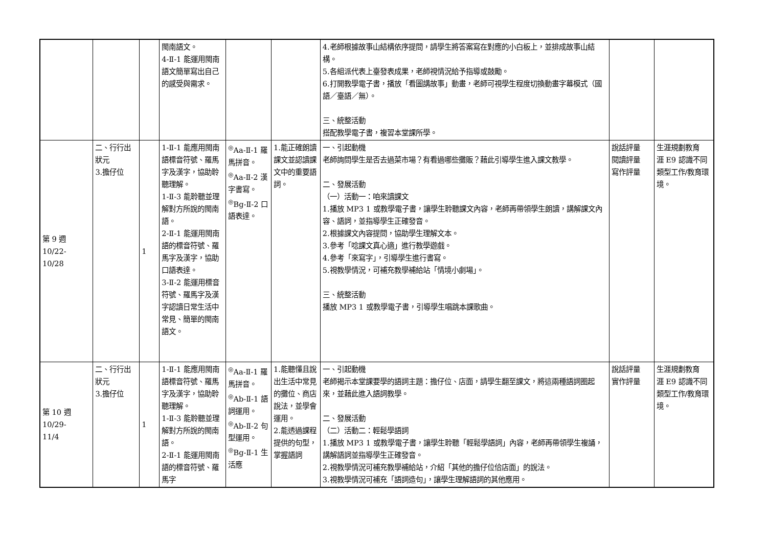| | | | 閩南語文。 4-Ⅱ-1 能運用閩南語文簡單寫出自己的感受與需求。 | | | 4.老師根據故事山結構依序提問，請學生將答案寫在對應的小白板上，並排成故事山結構。 5.各組派代表上臺發表成果，老師視情況給予指導或鼓勵。 6.打開教學電子書，播放「看圖講故事」動畫，老師可視學生程度切換動畫字幕模式（國語／臺語／無）。 三、統整活動 搭配教學電子書，複習本堂課所學。 | | |
| 第 9 週 10/22- 10/28 | 二、行行出狀元 3.擔仔位 | 1 | 1-Ⅱ-1 能應用閩南語標音符號、羅馬字及漢字，協助聆聽理解。 1-Ⅱ-3 能聆聽並理解對方所說的閩南語。 2-Ⅱ-1 能運用閩南語的標音符號、羅馬字及漢字，協助口語表達。 3-Ⅱ-2 能運用標音符號、羅馬字及漢字認讀日常生活中常見、簡單的閩南語文。 | <sup>◎</sup>Aa-Ⅱ-1 羅馬拼音。 <sup>◎</sup>Aa-Ⅱ-2 漢字書寫。 <sup>◎</sup>Bg-Ⅱ-2 口語表達。 | 1.能正確朗讀課文並認讀課文中的重要語詞。 | 一、引起動機 老師詢問學生是否去過菜市場？有看過哪些攤販？藉此引導學生進入課文教學。 二、發展活動 （一）活動一：咱來讀課文 1.播放 MP3 1 或教學電子書，讓學生聆聽課文內容，老師再帶領學生朗讀，講解課文內容、語詞，並指導學生正確發音。 2.根據課文內容提問，協助學生理解文本。 3.參考「唸課文真心適」進行教學遊戲。 4.參考「來寫字」，引導學生進行書寫。 5.視教學情況，可補充教學補給站「情境小劇場」。 三、統整活動 播放 MP3 1 或教學電子書，引導學生唱跳本課歌曲。 | 說話評量 閱讀評量 寫作評量 | 生涯規劃教育 涯 E9 認識不同類型工作/教育環境。 |
| 第 10 週 10/29- 11/4 | 二、行行出狀元 3.擔仔位 | 1 | 1-Ⅱ-1 能應用閩南語標音符號、羅馬字及漢字，協助聆聽理解。 1-Ⅱ-3 能聆聽並理解對方所說的閩南語。 2-Ⅱ-1 能運用閩南語的標音符號、羅馬字 | <sup>◎</sup>Aa-Ⅱ-1 羅馬拼音。 <sup>◎</sup>Ab-Ⅱ-1 語詞運用。 <sup>◎</sup>Ab-Ⅱ-2 句型運用。 <sup>◎</sup>Bg-Ⅱ-1 生活應 | 1.能聽懂且說出生活中常見的攤位、商店說法，並學會運用。 2.能透過課程提供的句型，掌握語詞 | 一、引起動機 老師揭示本堂課要學的語詞主題：擔仔位、店面，請學生翻至課文，將這兩種語詞圈起來，並藉此進入語詞教學。 二、發展活動 （二）活動二：輕鬆學語詞 1.播放 MP3 1 或教學電子書，讓學生聆聽「輕鬆學語詞」內容，老師再帶領學生複誦，講解語詞並指導學生正確發音。 2.視教學情況可補充教學補給站，介紹「其他的擔仔位佮店面」的說法。 3.視教學情況可補充「語詞造句」，讓學生理解語詞的其他應用。 | 說話評量 實作評量 | 生涯規劃教育 涯 E9 認識不同類型工作/教育環境。 |